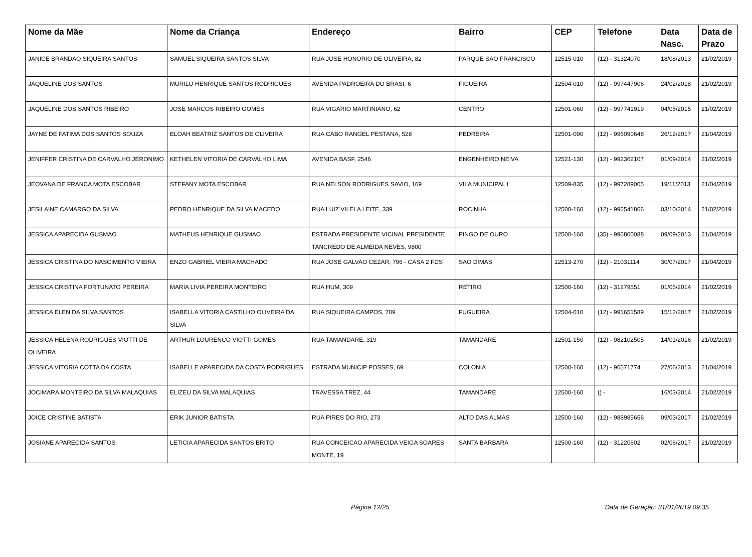| Nome da Mãe | Nome da Criança | Endereço | Bairro | CEP | Telefone | Data Nasc. | Data de Prazo |
| --- | --- | --- | --- | --- | --- | --- | --- |
| JANICE BRANDAO SIQUEIRA SANTOS | SAMUEL SIQUEIRA SANTOS SILVA | RUA JOSE HONORIO DE OLIVEIRA, 82 | PARQUE SAO FRANCISCO | 12515-010 | (12) - 31324070 | 18/08/2013 | 21/02/2019 |
| JAQUELINE DOS SANTOS | MURILO HENRIQUE SANTOS RODRIGUES | AVENIDA PADROEIRA DO BRASI, 6 | FIGUEIRA | 12504-010 | (12) - 997447906 | 24/02/2018 | 21/02/2019 |
| JAQUELINE DOS SANTOS RIBEIRO | JOSE MARCOS RIBEIRO GOMES | RUA VIGARIO MARTINIANO, 62 | CENTRO | 12501-060 | (12) - 997741919 | 04/05/2015 | 21/02/2019 |
| JAYNE DE FATIMA DOS SANTOS SOUZA | ELOAH BEATRIZ SANTOS DE OLIVEIRA | RUA CABO RANGEL PESTANA, 528 | PEDREIRA | 12501-090 | (12) - 996090648 | 26/12/2017 | 21/04/2019 |
| JENIFFER CRISTINA DE CARVALHO JERONIMO | KETHELEN VITORIA DE CARVALHO LIMA | AVENIDA BASF, 2546 | ENGENHEIRO NEIVA | 12521-130 | (12) - 992362107 | 01/09/2014 | 21/02/2019 |
| JEOVANA DE FRANCA MOTA ESCOBAR | STEFANY MOTA ESCOBAR | RUA NELSON RODRIGUES SAVIO, 169 | VILA MUNICIPAL I | 12509-835 | (12) - 997289005 | 19/11/2013 | 21/04/2019 |
| JESILAINE CAMARGO DA SILVA | PEDRO HENRIQUE DA SILVA MACEDO | RUA LUIZ VILELA LEITE, 339 | ROCINHA | 12500-160 | (12) - 996541866 | 03/10/2014 | 21/02/2019 |
| JESSICA APARECIDA GUSMAO | MATHEUS HENRIQUE GUSMAO | ESTRADA PRESIDENTE VICINAL PRESIDENTE TANCREDO DE ALMEIDA NEVES, 9800 | PINGO DE OURO | 12500-160 | (35) - 996800088 | 09/09/2013 | 21/04/2019 |
| JESSICA CRISTINA DO NASCIMENTO VIEIRA | ENZO GABRIEL VIEIRA MACHADO | RUA JOSE GALVAO CEZAR, 796 - CASA 2 FDS | SAO DIMAS | 12513-270 | (12) - 21031114 | 30/07/2017 | 21/04/2019 |
| JESSICA CRISTINA FORTUNATO PEREIRA | MARIA LIVIA PEREIRA MONTEIRO | RUA HUM, 309 | RETIRO | 12500-160 | (12) - 31279551 | 01/05/2014 | 21/02/2019 |
| JESSICA ELEN DA SILVA SANTOS | ISABELLA VITORIA CASTILHO OLIVEIRA DA SILVA | RUA SIQUEIRA CAMPOS, 709 | FUGUEIRA | 12504-010 | (12) - 991651589 | 15/12/2017 | 21/02/2019 |
| JESSICA HELENA RODRIGUES VIOTTI DE OLIVEIRA | ARTHUR LOURENCO VIOTTI GOMES | RUA TAMANDARE, 319 | TAMANDARE | 12501-150 | (12) - 982102505 | 14/01/2016 | 21/02/2019 |
| JESSICA VITORIA COTTA DA COSTA | ISABELLE APARECIDA DA COSTA RODRIGUES | ESTRADA MUNICIP POSSES, 69 | COLONIA | 12500-160 | (12) - 96571774 | 27/06/2013 | 21/04/2019 |
| JOCIMARA MONTEIRO DA SILVA MALAQUIAS | ELIZEU DA SILVA MALAQUIAS | TRAVESSA TREZ, 44 | TAMANDARE | 12500-160 | () - | 16/03/2014 | 21/02/2019 |
| JOICE CRISTINE BATISTA | ERIK JUNIOR BATISTA | RUA PIRES DO RIO, 273 | ALTO DAS ALMAS | 12500-160 | (12) - 988985656 | 09/03/2017 | 21/02/2019 |
| JOSIANE APARECIDA SANTOS | LETICIA APARECIDA SANTOS BRITO | RUA CONCEICAO APARECIDA VEIGA SOARES MONTE, 19 | SANTA BARBARA | 12500-160 | (12) - 31220602 | 02/06/2017 | 21/02/2019 |
Página 12/25 Data de Geração: 31/01/2019 09:35